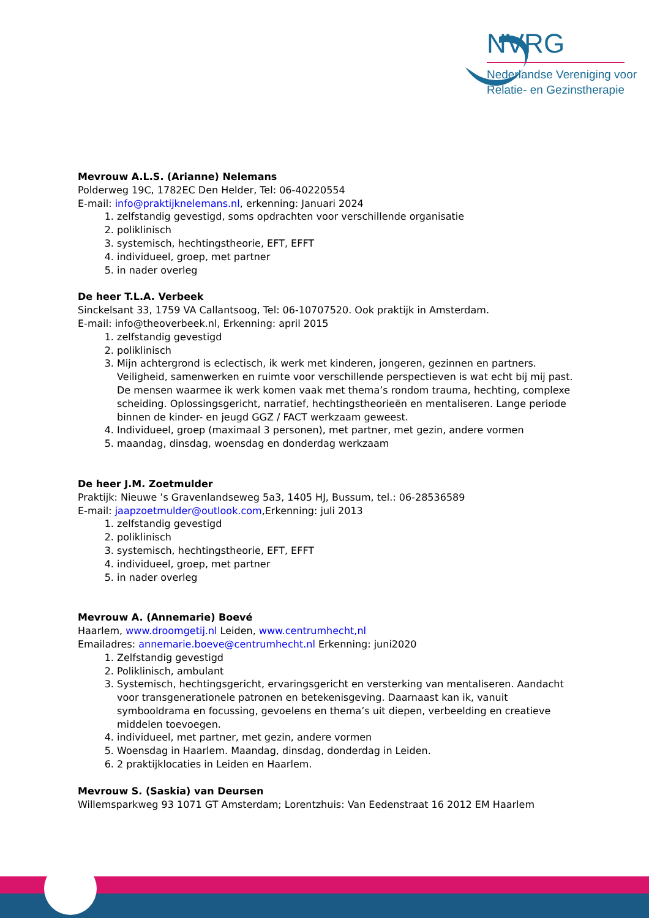NVRG
Nederlandse Vereniging voor
Relatie- en Gezinstherapie
Mevrouw A.L.S. (Arianne) Nelemans
Polderweg 19C, 1782EC Den Helder, Tel: 06-40220554
E-mail: info@praktijknelemans.nl, erkenning: Januari 2024
1. zelfstandig gevestigd, soms opdrachten voor verschillende organisatie
2. poliklinisch
3. systemisch, hechtingstheorie, EFT, EFFT
4. individueel, groep, met partner
5. in nader overleg
De heer T.L.A. Verbeek
Sinckelsant 33, 1759 VA Callantsoog, Tel: 06-10707520. Ook praktijk in Amsterdam.
E-mail: info@theoverbeek.nl, Erkenning: april 2015
1. zelfstandig gevestigd
2. poliklinisch
3. Mijn achtergrond is eclectisch, ik werk met kinderen, jongeren, gezinnen en partners. Veiligheid, samenwerken en ruimte voor verschillende perspectieven is wat echt bij mij past. De mensen waarmee ik werk komen vaak met thema’s rondom trauma, hechting, complexe scheiding. Oplossingsgericht, narratief, hechtingstheorieën en mentaliseren. Lange periode binnen de kinder- en jeugd GGZ / FACT werkzaam geweest.
4. Individueel, groep (maximaal 3 personen), met partner, met gezin, andere vormen
5. maandag, dinsdag, woensdag en donderdag werkzaam
De heer J.M. Zoetmulder
Praktijk: Nieuwe ’s Gravenlandseweg 5a3, 1405 HJ, Bussum, tel.: 06-28536589
E-mail: jaapzoetmulder@outlook.com,Erkenning: juli 2013
1. zelfstandig gevestigd
2. poliklinisch
3. systemisch, hechtingstheorie, EFT, EFFT
4. individueel, groep, met partner
5. in nader overleg
Mevrouw A. (Annemarie) Boevé
Haarlem, www.droomgetij.nl Leiden, www.centrumhecht,nl
Emailadres: annemarie.boeve@centrumhecht.nl Erkenning: juni2020
1. Zelfstandig gevestigd
2. Poliklinisch, ambulant
3. Systemisch, hechtingsgericht, ervaringsgericht en versterking van mentaliseren. Aandacht voor transgenerationele patronen en betekenisgeving. Daarnaast kan ik, vanuit symbooldrama en focussing, gevoelens en thema’s uit diepen, verbeelding en creatieve middelen toevoegen.
4. individueel, met partner, met gezin, andere vormen
5. Woensdag in Haarlem. Maandag, dinsdag, donderdag in Leiden.
6. 2 praktijklocaties in Leiden en Haarlem.
Mevrouw S. (Saskia) van Deursen
Willemsparkweg 93 1071 GT Amsterdam; Lorentzhuis: Van Eedenstraat 16 2012 EM Haarlem